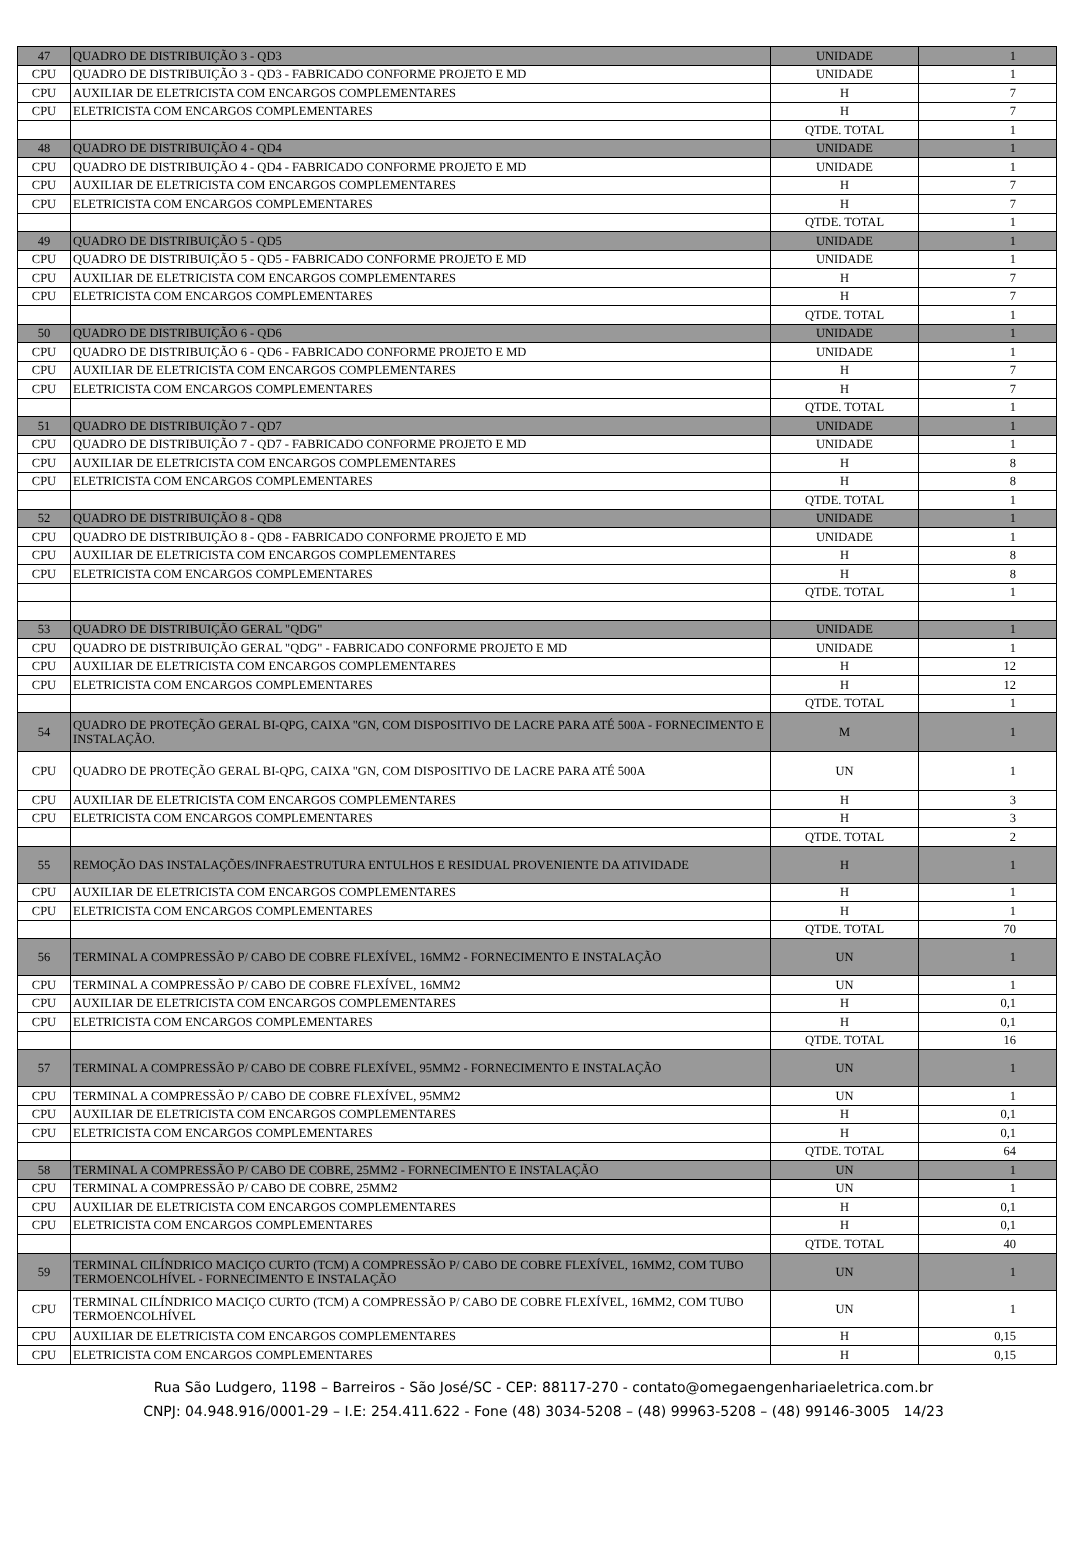| 47 | QUADRO DE DISTRIBUIÇÃO 3 - QD3 | UNIDADE | 1 |
| CPU | QUADRO DE DISTRIBUIÇÃO 3 - QD3 - FABRICADO CONFORME PROJETO E MD | UNIDADE | 1 |
| CPU | AUXILIAR DE ELETRICISTA COM ENCARGOS COMPLEMENTARES | H | 7 |
| CPU | ELETRICISTA COM ENCARGOS COMPLEMENTARES | H | 7 |
| | | QTDE. TOTAL | 1 |
| 48 | QUADRO DE DISTRIBUIÇÃO 4 - QD4 | UNIDADE | 1 |
| CPU | QUADRO DE DISTRIBUIÇÃO 4 - QD4 - FABRICADO CONFORME PROJETO E MD | UNIDADE | 1 |
| CPU | AUXILIAR DE ELETRICISTA COM ENCARGOS COMPLEMENTARES | H | 7 |
| CPU | ELETRICISTA COM ENCARGOS COMPLEMENTARES | H | 7 |
| | | QTDE. TOTAL | 1 |
| 49 | QUADRO DE DISTRIBUIÇÃO 5 - QD5 | UNIDADE | 1 |
| CPU | QUADRO DE DISTRIBUIÇÃO 5 - QD5 - FABRICADO CONFORME PROJETO E MD | UNIDADE | 1 |
| CPU | AUXILIAR DE ELETRICISTA COM ENCARGOS COMPLEMENTARES | H | 7 |
| CPU | ELETRICISTA COM ENCARGOS COMPLEMENTARES | H | 7 |
| | | QTDE. TOTAL | 1 |
| 50 | QUADRO DE DISTRIBUIÇÃO 6 - QD6 | UNIDADE | 1 |
| CPU | QUADRO DE DISTRIBUIÇÃO 6 - QD6 - FABRICADO CONFORME PROJETO E MD | UNIDADE | 1 |
| CPU | AUXILIAR DE ELETRICISTA COM ENCARGOS COMPLEMENTARES | H | 7 |
| CPU | ELETRICISTA COM ENCARGOS COMPLEMENTARES | H | 7 |
| | | QTDE. TOTAL | 1 |
| 51 | QUADRO DE DISTRIBUIÇÃO 7 - QD7 | UNIDADE | 1 |
| CPU | QUADRO DE DISTRIBUIÇÃO 7 - QD7 - FABRICADO CONFORME PROJETO E MD | UNIDADE | 1 |
| CPU | AUXILIAR DE ELETRICISTA COM ENCARGOS COMPLEMENTARES | H | 8 |
| CPU | ELETRICISTA COM ENCARGOS COMPLEMENTARES | H | 8 |
| | | QTDE. TOTAL | 1 |
| 52 | QUADRO DE DISTRIBUIÇÃO 8 - QD8 | UNIDADE | 1 |
| CPU | QUADRO DE DISTRIBUIÇÃO 8 - QD8 - FABRICADO CONFORME PROJETO E MD | UNIDADE | 1 |
| CPU | AUXILIAR DE ELETRICISTA COM ENCARGOS COMPLEMENTARES | H | 8 |
| CPU | ELETRICISTA COM ENCARGOS COMPLEMENTARES | H | 8 |
| | | QTDE. TOTAL | 1 |
| 53 | QUADRO DE DISTRIBUIÇÃO GERAL "QDG" | UNIDADE | 1 |
| CPU | QUADRO DE DISTRIBUIÇÃO GERAL "QDG" - FABRICADO CONFORME PROJETO E MD | UNIDADE | 1 |
| CPU | AUXILIAR DE ELETRICISTA COM ENCARGOS COMPLEMENTARES | H | 12 |
| CPU | ELETRICISTA COM ENCARGOS COMPLEMENTARES | H | 12 |
| | | QTDE. TOTAL | 1 |
| 54 | QUADRO DE PROTEÇÃO GERAL BI-QPG, CAIXA "GN, COM DISPOSITIVO DE LACRE PARA ATÉ 500A - FORNECIMENTO E INSTALAÇÃO. | M | 1 |
| CPU | QUADRO DE PROTEÇÃO GERAL BI-QPG, CAIXA "GN, COM DISPOSITIVO DE LACRE PARA ATÉ 500A | UN | 1 |
| CPU | AUXILIAR DE ELETRICISTA COM ENCARGOS COMPLEMENTARES | H | 3 |
| CPU | ELETRICISTA COM ENCARGOS COMPLEMENTARES | H | 3 |
| | | QTDE. TOTAL | 2 |
| 55 | REMOÇÃO DAS INSTALAÇÕES/INFRAESTRUTURA ENTULHOS E RESIDUAL PROVENIENTE DA ATIVIDADE | H | 1 |
| CPU | AUXILIAR DE ELETRICISTA COM ENCARGOS COMPLEMENTARES | H | 1 |
| CPU | ELETRICISTA COM ENCARGOS COMPLEMENTARES | H | 1 |
| | | QTDE. TOTAL | 70 |
| 56 | TERMINAL A COMPRESSÃO P/ CABO DE COBRE FLEXÍVEL, 16MM2 - FORNECIMENTO E INSTALAÇÃO | UN | 1 |
| CPU | TERMINAL A COMPRESSÃO P/ CABO DE COBRE FLEXÍVEL, 16MM2 | UN | 1 |
| CPU | AUXILIAR DE ELETRICISTA COM ENCARGOS COMPLEMENTARES | H | 0,1 |
| CPU | ELETRICISTA COM ENCARGOS COMPLEMENTARES | H | 0,1 |
| | | QTDE. TOTAL | 16 |
| 57 | TERMINAL A COMPRESSÃO P/ CABO DE COBRE FLEXÍVEL, 95MM2 - FORNECIMENTO E INSTALAÇÃO | UN | 1 |
| CPU | TERMINAL A COMPRESSÃO P/ CABO DE COBRE FLEXÍVEL, 95MM2 | UN | 1 |
| CPU | AUXILIAR DE ELETRICISTA COM ENCARGOS COMPLEMENTARES | H | 0,1 |
| CPU | ELETRICISTA COM ENCARGOS COMPLEMENTARES | H | 0,1 |
| | | QTDE. TOTAL | 64 |
| 58 | TERMINAL A COMPRESSÃO P/ CABO DE COBRE, 25MM2 - FORNECIMENTO E INSTALAÇÃO | UN | 1 |
| CPU | TERMINAL A COMPRESSÃO P/ CABO DE COBRE, 25MM2 | UN | 1 |
| CPU | AUXILIAR DE ELETRICISTA COM ENCARGOS COMPLEMENTARES | H | 0,1 |
| CPU | ELETRICISTA COM ENCARGOS COMPLEMENTARES | H | 0,1 |
| | | QTDE. TOTAL | 40 |
| 59 | TERMINAL CILÍNDRICO MACIÇO CURTO (TCM) A COMPRESSÃO P/ CABO DE COBRE FLEXÍVEL, 16MM2, COM TUBO TERMOENCOLHÍVEL - FORNECIMENTO E INSTALAÇÃO | UN | 1 |
| CPU | TERMINAL CILÍNDRICO MACIÇO CURTO (TCM) A COMPRESSÃO P/ CABO DE COBRE FLEXÍVEL, 16MM2, COM TUBO TERMOENCOLHÍVEL | UN | 1 |
| CPU | AUXILIAR DE ELETRICISTA COM ENCARGOS COMPLEMENTARES | H | 0,15 |
| CPU | ELETRICISTA COM ENCARGOS COMPLEMENTARES | H | 0,15 |
Rua São Ludgero, 1198 – Barreiros - São José/SC - CEP: 88117-270 - contato@omegaengenhariaeletrica.com.br
CNPJ: 04.948.916/0001-29 – I.E: 254.411.622 - Fone (48) 3034-5208 – (48) 99963-5208 – (48) 99146-3005 14/23